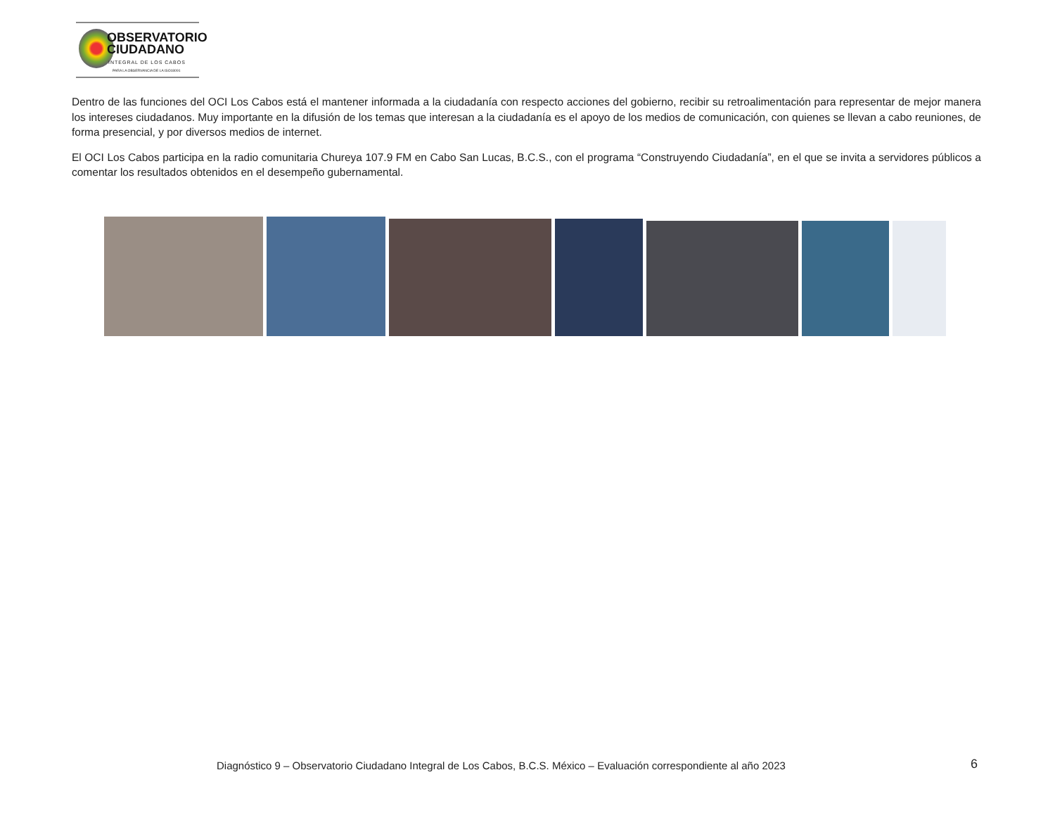OBSERVATORIO
CIUDADANO
INTEGRAL DE LOS CABOS
PARA LA OBSERVANCIA DE LA ISO18091
Dentro de las funciones del OCI Los Cabos está el mantener informada a la ciudadanía con respecto acciones del gobierno, recibir su retroalimentación para representar de mejor manera los intereses ciudadanos. Muy importante en la difusión de los temas que interesan a la ciudadanía es el apoyo de los medios de comunicación, con quienes se llevan a cabo reuniones, de forma presencial, y por diversos medios de internet.
El OCI Los Cabos participa en la radio comunitaria Chureya 107.9 FM en Cabo San Lucas, B.C.S., con el programa “Construyendo Ciudadanía”, en el que se invita a servidores públicos a comentar los resultados obtenidos en el desempeño gubernamental.
Diagnóstico 9 – Observatorio Ciudadano Integral de Los Cabos, B.C.S. México – Evaluación correspondiente al año 2023
6